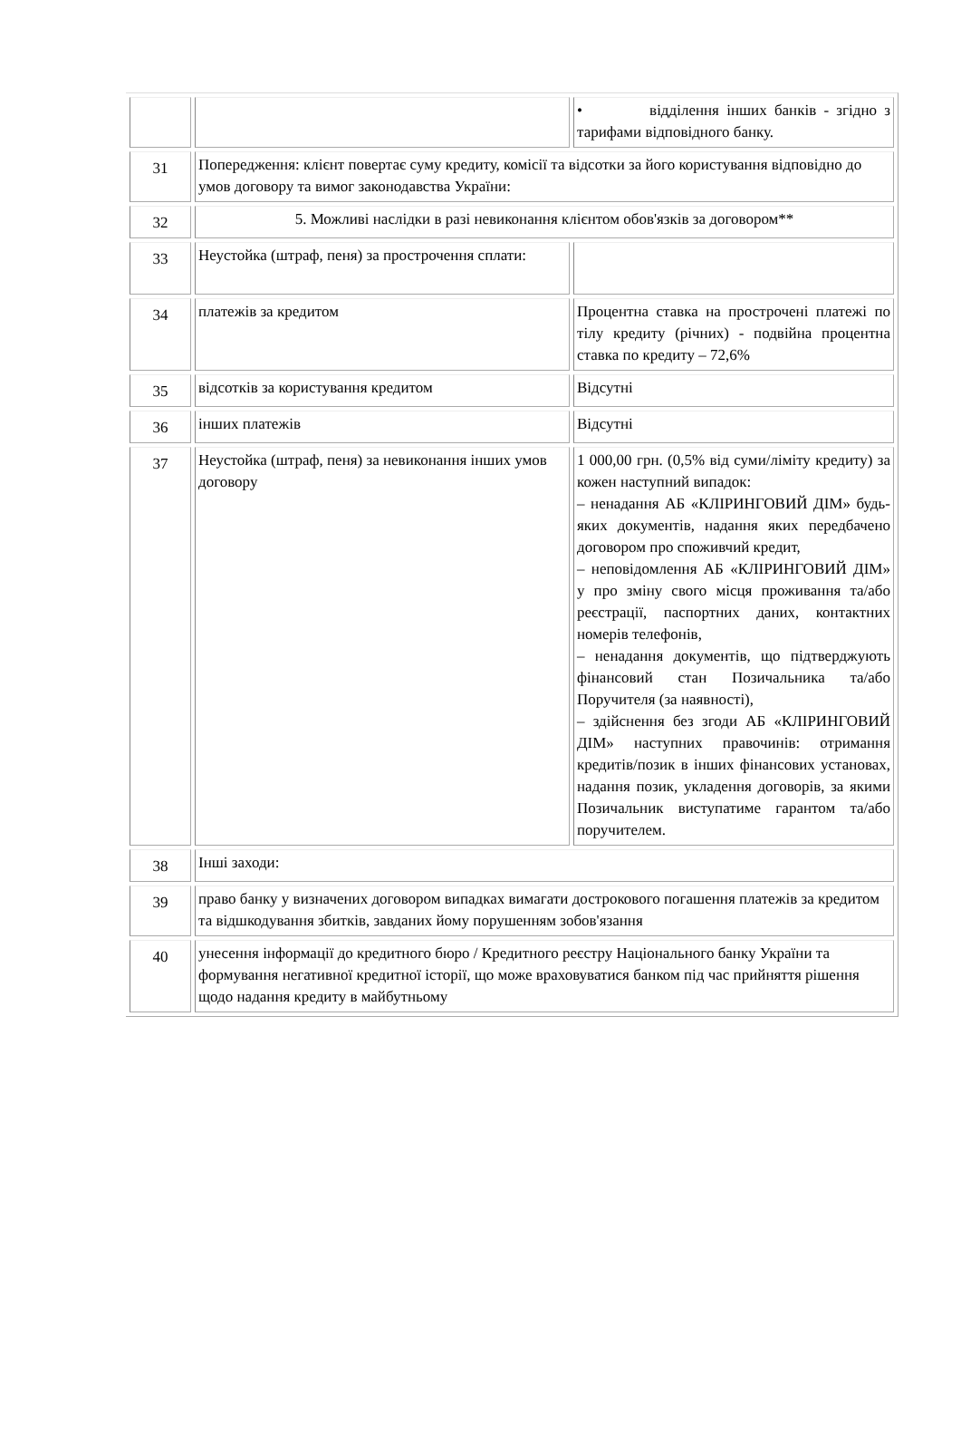| | | • відділення інших банків - згідно з тарифами відповідного банку. |
| 31 | Попередження: клієнт повертає суму кредиту, комісії та відсотки за його користування відповідно до умов договору та вимог законодавства України: | |
| 32 | 5. Можливі наслідки в разі невиконання клієнтом обов'язків за договором** | |
| 33 | Неустойка (штраф, пеня) за прострочення сплати: | |
| 34 | платежів за кредитом | Процентна ставка на прострочені платежі по тілу кредиту (річних) - подвійна процентна ставка по кредиту – 72,6% |
| 35 | відсотків за користування кредитом | Відсутні |
| 36 | інших платежів | Відсутні |
| 37 | Неустойка (штраф, пеня) за невиконання інших умов договору | 1 000,00 грн. (0,5% від суми/ліміту кредиту) за кожен наступний випадок: – ненадання АБ «КЛІРИНГОВИЙ ДІМ» будь-яких документів, надання яких передбачено договором про споживчий кредит, – неповідомлення АБ «КЛІРИНГОВИЙ ДІМ» у про зміну свого місця проживання та/або реєстрації, паспортних даних, контактних номерів телефонів, – ненадання документів, що підтверджують фінансовий стан Позичальника та/або Поручителя (за наявності), – здійснення без згоди АБ «КЛІРИНГОВИЙ ДІМ» наступних правочинів: отримання кредитів/позик в інших фінансових установах, надання позик, укладення договорів, за якими Позичальник виступатиме гарантом та/або поручителем. |
| 38 | Інші заходи: | |
| 39 | право банку у визначених договором випадках вимагати дострокового погашення платежів за кредитом та відшкодування збитків, завданих йому порушенням зобов'язання | |
| 40 | унесення інформації до кредитного бюро / Кредитного реєстру Національного банку України та формування негативної кредитної історії, що може враховуватися банком під час прийняття рішення щодо надання кредиту в майбутньому | |